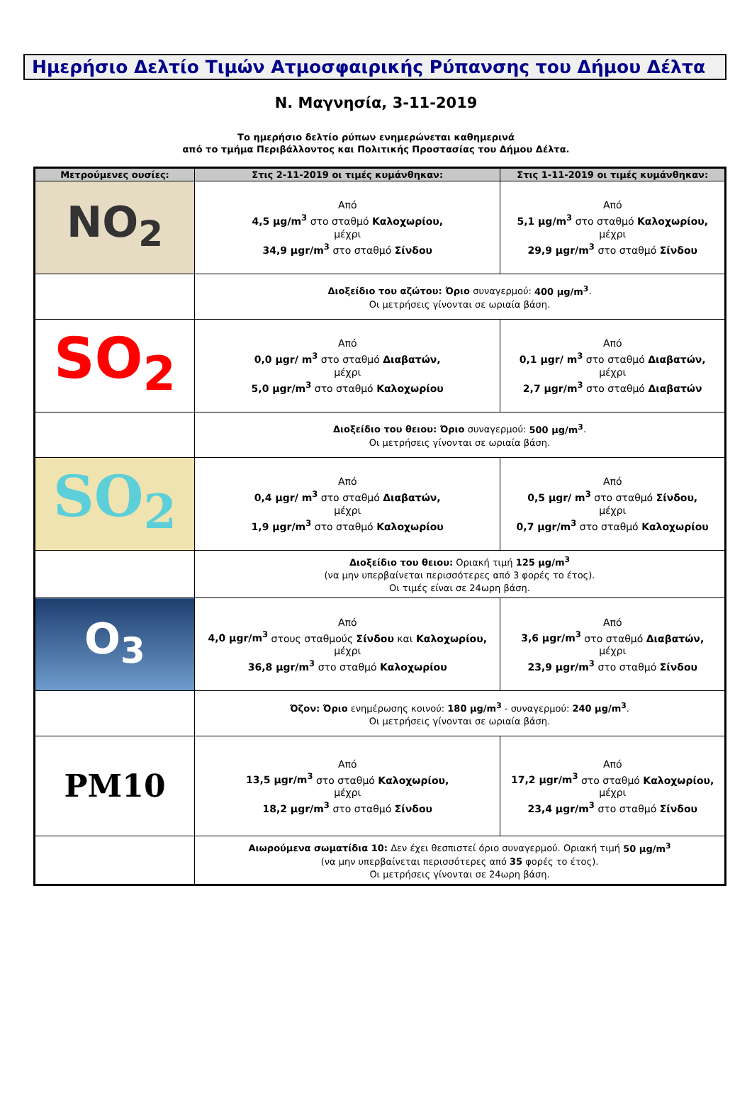Ημερήσιο Δελτίο Τιμών Ατμοσφαιρικής Ρύπανσης του Δήμου Δέλτα
Ν. Μαγνησία, 3-11-2019
Το ημερήσιο δελτίο ρύπων ενημερώνεται καθημερινά
από το τμήμα Περιβάλλοντος και Πολιτικής Προστασίας του Δήμου Δέλτα.
| Μετρούμενες ουσίες: | Στις 2-11-2019 οι τιμές κυμάνθηκαν: | Στις 1-11-2019 οι τιμές κυμάνθηκαν: |
| --- | --- | --- |
| NO<sub>2</sub> | Από 4,5 μg/m<sup>3</sup> στο σταθμό Καλοχωρίου, μέχρι 34,9 μgr/m<sup>3</sup> στο σταθμό Σίνδου | Από 5,1 μg/m<sup>3</sup> στο σταθμό Καλοχωρίου, μέχρι 29,9 μgr/m<sup>3</sup> στο σταθμό Σίνδου |
| | Διοξείδιο του αζώτου: Όριο συναγερμού: 400 μg/m<sup>3</sup> . Οι μετρήσεις γίνονται σε ωριαία βάση. | |
| SO<sub>2</sub> | Από 0,0 μgr/ m<sup>3</sup> στο σταθμό Διαβατών, μέχρι 5,0 μgr/m<sup>3</sup> στο σταθμό Καλοχωρίου | Από 0,1 μgr/ m<sup>3</sup> στο σταθμό Διαβατών, μέχρι 2,7 μgr/m<sup>3</sup> στο σταθμό Διαβατών |
| | Διοξείδιο του θειου: Όριο συναγερμού: 500 μg/m<sup>3</sup> . Οι μετρήσεις γίνονται σε ωριαία βάση. | |
| SO<sub>2</sub> | Από 0,4 μgr/ m<sup>3</sup> στο σταθμό Διαβατών, μέχρι 1,9 μgr/m<sup>3</sup> στο σταθμό Καλοχωρίου | Από 0,5 μgr/ m<sup>3</sup> στο σταθμό Σίνδου, μέχρι 0,7 μgr/m<sup>3</sup> στο σταθμό Καλοχωρίου |
| | Διοξείδιο του θειου: Οριακή τιμή 125 μg/m<sup>3</sup> (να μην υπερβαίνεται περισσότερες από 3 φορές το έτος). Οι τιμές είναι σε 24ωρη βάση. | |
| O<sub>3</sub> | Από 4,0 μgr/m<sup>3</sup> στους σταθμούς Σίνδου και Καλοχωρίου, μέχρι 36,8 μgr/m<sup>3</sup> στο σταθμό Καλοχωρίου | Από 3,6 μgr/m<sup>3</sup> στο σταθμό Διαβατών, μέχρι 23,9 μgr/m<sup>3</sup> στο σταθμό Σίνδου |
| | Όζον: Όριο ενημέρωσης κοινού: 180 μg/m<sup>3</sup> - συναγερμού: 240 μg/m<sup>3</sup> . Οι μετρήσεις γίνονται σε ωριαία βάση. | |
| PM10 | Από 13,5 μgr/m<sup>3</sup> στο σταθμό Καλοχωρίου, μέχρι 18,2 μgr/m<sup>3</sup> στο σταθμό Σίνδου | Από 17,2 μgr/m<sup>3</sup> στο σταθμό Καλοχωρίου, μέχρι 23,4 μgr/m<sup>3</sup> στο σταθμό Σίνδου |
| | Αιωρούμενα σωματίδια 10: Δεν έχει θεσπιστεί όριο συναγερμού. Οριακή τιμή 50 μg/m<sup>3</sup> (να μην υπερβαίνεται περισσότερες από 35 φορές το έτος). Οι μετρήσεις γίνονται σε 24ωρη βάση. | |